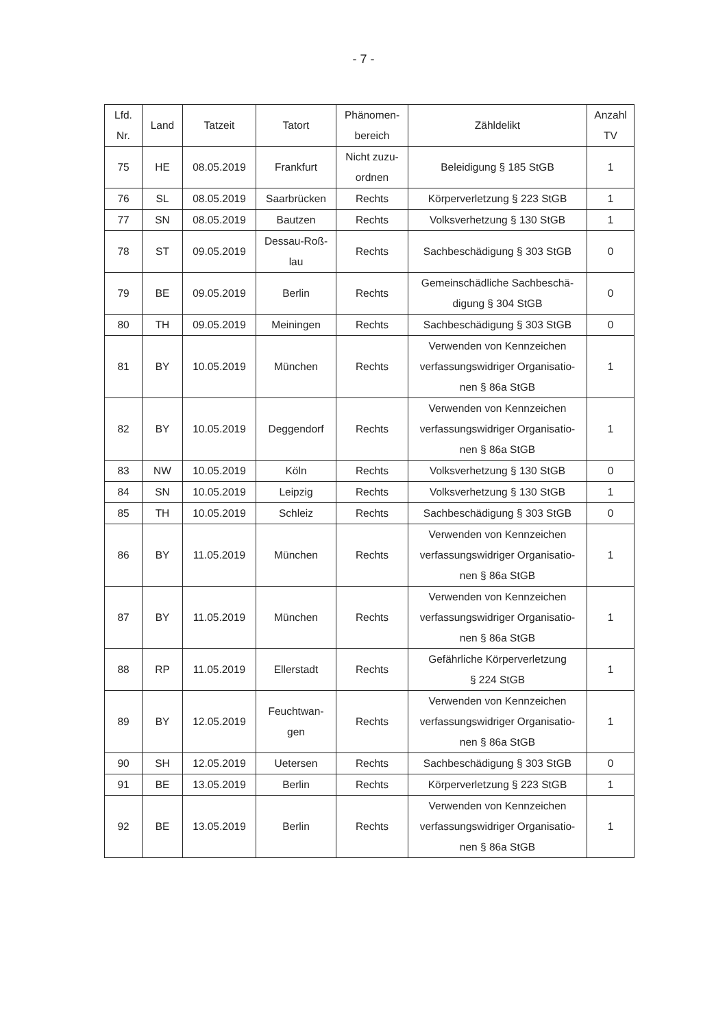- 7 -
| Lfd. Nr. | Land | Tatzeit | Tatort | Phänomen- bereich | Zähldelikt | Anzahl TV |
| --- | --- | --- | --- | --- | --- | --- |
| 75 | HE | 08.05.2019 | Frankfurt | Nicht zuzu- ordnen | Beleidigung § 185 StGB | 1 |
| 76 | SL | 08.05.2019 | Saarbrücken | Rechts | Körperverletzung § 223 StGB | 1 |
| 77 | SN | 08.05.2019 | Bautzen | Rechts | Volksverhetzung § 130 StGB | 1 |
| 78 | ST | 09.05.2019 | Dessau-Roß- lau | Rechts | Sachbeschädigung § 303 StGB | 0 |
| 79 | BE | 09.05.2019 | Berlin | Rechts | Gemeinschädliche Sachbeschä- digung § 304 StGB | 0 |
| 80 | TH | 09.05.2019 | Meiningen | Rechts | Sachbeschädigung § 303 StGB | 0 |
| 81 | BY | 10.05.2019 | München | Rechts | Verwenden von Kennzeichen verfassungswidriger Organisatio- nen § 86a StGB | 1 |
| 82 | BY | 10.05.2019 | Deggendorf | Rechts | Verwenden von Kennzeichen verfassungswidriger Organisatio- nen § 86a StGB | 1 |
| 83 | NW | 10.05.2019 | Köln | Rechts | Volksverhetzung § 130 StGB | 0 |
| 84 | SN | 10.05.2019 | Leipzig | Rechts | Volksverhetzung § 130 StGB | 1 |
| 85 | TH | 10.05.2019 | Schleiz | Rechts | Sachbeschädigung § 303 StGB | 0 |
| 86 | BY | 11.05.2019 | München | Rechts | Verwenden von Kennzeichen verfassungswidriger Organisatio- nen § 86a StGB | 1 |
| 87 | BY | 11.05.2019 | München | Rechts | Verwenden von Kennzeichen verfassungswidriger Organisatio- nen § 86a StGB | 1 |
| 88 | RP | 11.05.2019 | Ellerstadt | Rechts | Gefährliche Körperverletzung § 224 StGB | 1 |
| 89 | BY | 12.05.2019 | Feuchtwan- gen | Rechts | Verwenden von Kennzeichen verfassungswidriger Organisatio- nen § 86a StGB | 1 |
| 90 | SH | 12.05.2019 | Uetersen | Rechts | Sachbeschädigung § 303 StGB | 0 |
| 91 | BE | 13.05.2019 | Berlin | Rechts | Körperverletzung § 223 StGB | 1 |
| 92 | BE | 13.05.2019 | Berlin | Rechts | Verwenden von Kennzeichen verfassungswidriger Organisatio- nen § 86a StGB | 1 |